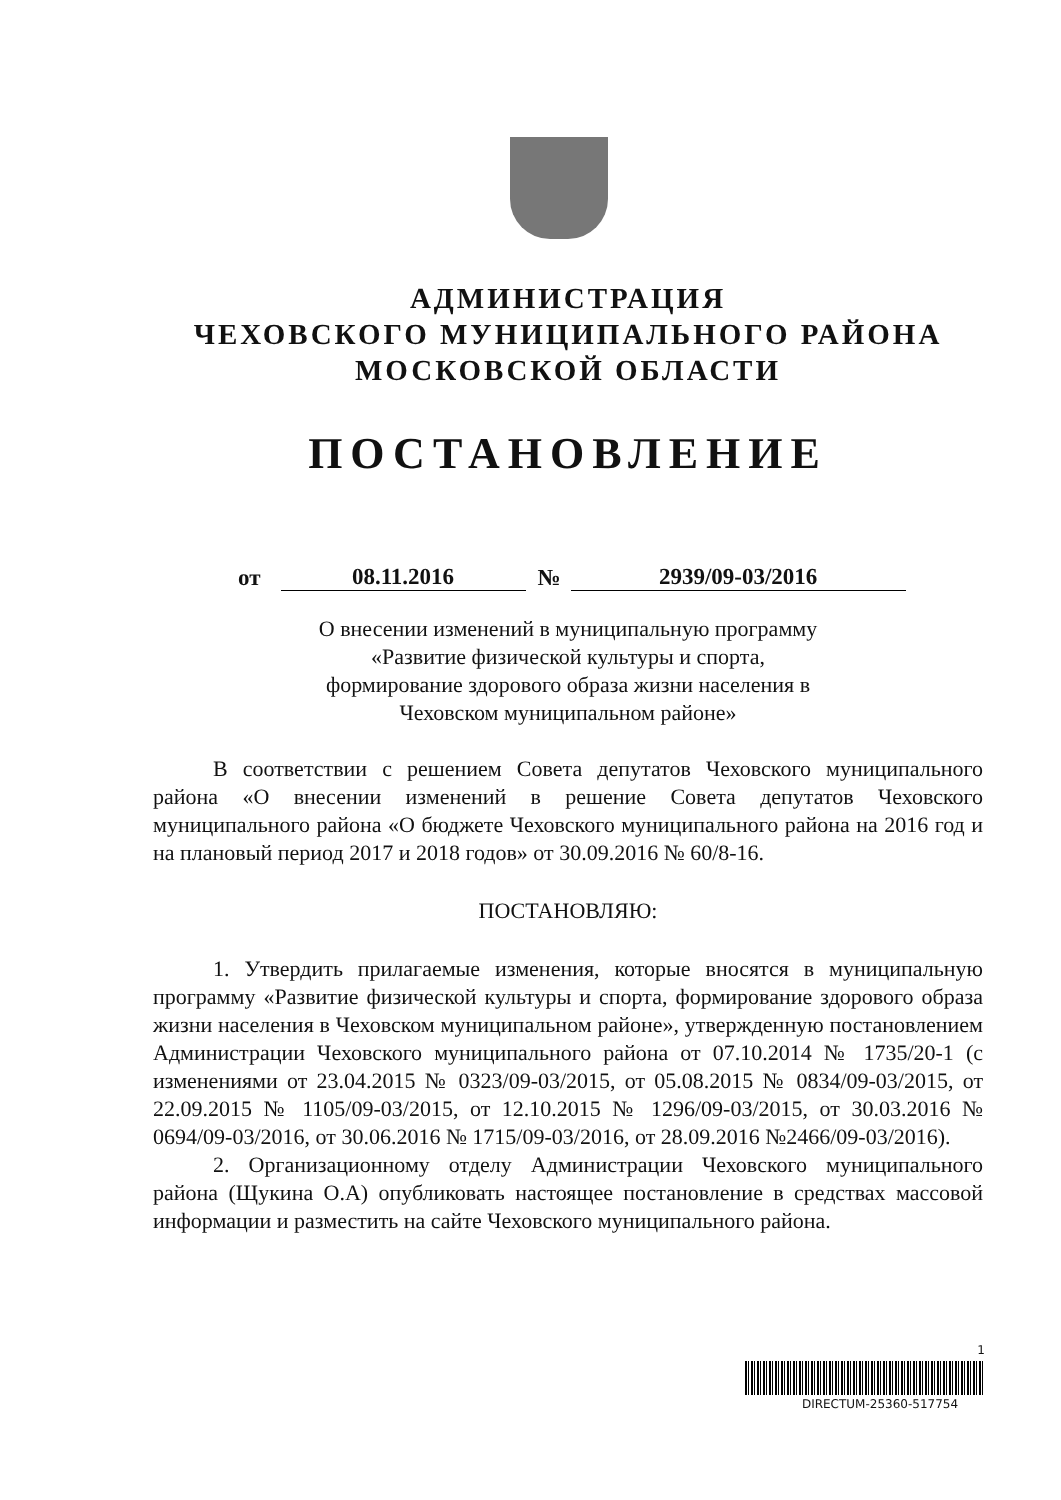АДМИНИСТРАЦИЯ
ЧЕХОВСКОГО МУНИЦИПАЛЬНОГО РАЙОНА
МОСКОВСКОЙ ОБЛАСТИ
ПОСТАНОВЛЕНИЕ
от 08.11.2016 № 2939/09-03/2016
О внесении изменений в муниципальную программу
«Развитие физической культуры и спорта,
формирование здорового образа жизни населения в
Чеховском муниципальном районе»
В соответствии с решением Совета депутатов Чеховского муниципального района «О внесении изменений в решение Совета депутатов Чеховского муниципального района «О бюджете Чеховского муниципального района на 2016 год и на плановый период 2017 и 2018 годов» от 30.09.2016 № 60/8-16.
ПОСТАНОВЛЯЮ:
1. Утвердить прилагаемые изменения, которые вносятся в муниципальную программу «Развитие физической культуры и спорта, формирование здорового образа жизни населения в Чеховском муниципальном районе», утвержденную постановлением Администрации Чеховского муниципального района от 07.10.2014 № 1735/20-1 (с изменениями от 23.04.2015 № 0323/09-03/2015, от 05.08.2015 № 0834/09-03/2015, от 22.09.2015 № 1105/09-03/2015, от 12.10.2015 № 1296/09-03/2015, от 30.03.2016 № 0694/09-03/2016, от 30.06.2016 № 1715/09-03/2016, от 28.09.2016 №2466/09-03/2016).
2. Организационному отделу Администрации Чеховского муниципального района (Щукина О.А) опубликовать настоящее постановление в средствах массовой информации и разместить на сайте Чеховского муниципального района.
1
DIRECTUM-25360-517754